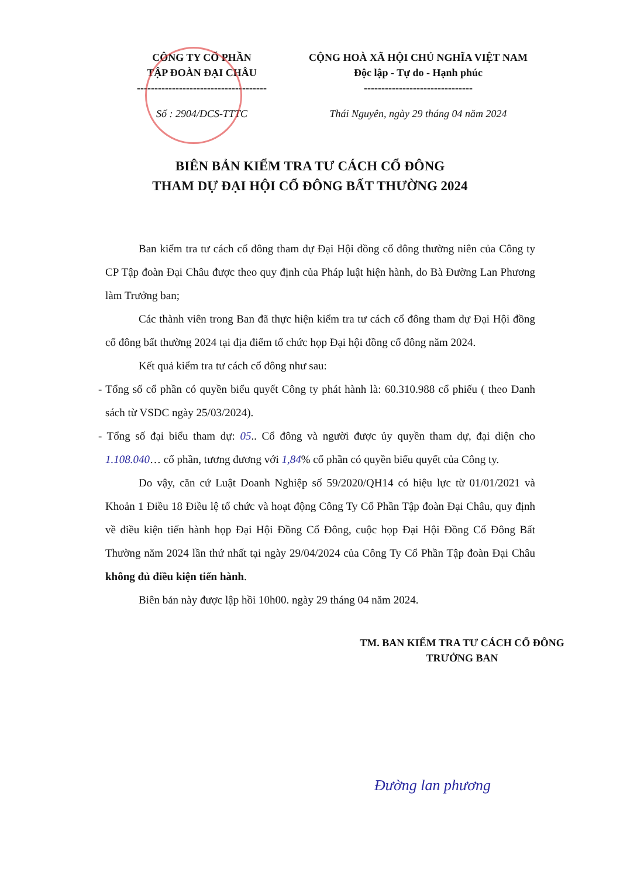CÔNG TY CỔ PHẦN
TẬP ĐOÀN ĐẠI CHÂU
-------------------------------------
Số : 2904/DCS-TTTC
CỘNG HOÀ XÃ HỘI CHỦ NGHĨA VIỆT NAM
Độc lập - Tự do - Hạnh phúc
-------------------------------
Thái Nguyên, ngày 29 tháng 04 năm 2024
BIÊN BẢN KIỂM TRA TƯ CÁCH CỔ ĐÔNG
THAM DỰ ĐẠI HỘI CỔ ĐÔNG BẤT THƯỜNG 2024
Ban kiểm tra tư cách cổ đông tham dự Đại Hội đồng cổ đông thường niên của Công ty CP Tập đoàn Đại Châu được theo quy định của Pháp luật hiện hành, do Bà Đường Lan Phương làm Trưởng ban;
Các thành viên trong Ban đã thực hiện kiểm tra tư cách cổ đông tham dự Đại Hội đồng cổ đông bất thường 2024 tại địa điểm tổ chức họp Đại hội đồng cổ đông năm 2024.
Kết quả kiểm tra tư cách cổ đông như sau:
- Tổng số cổ phần có quyền biểu quyết Công ty phát hành là: 60.310.988 cổ phiếu ( theo Danh sách từ VSDC ngày 25/03/2024).
- Tổng số đại biểu tham dự: 05.. Cổ đông và người được ủy quyền tham dự, đại diện cho 1.108.040… cổ phần, tương đương với 1,84% cổ phần có quyền biểu quyết của Công ty.
Do vậy, căn cứ Luật Doanh Nghiệp số 59/2020/QH14 có hiệu lực từ 01/01/2021 và Khoản 1 Điều 18 Điều lệ tổ chức và hoạt động Công Ty Cổ Phần Tập đoàn Đại Châu, quy định về điều kiện tiến hành họp Đại Hội Đồng Cổ Đông, cuộc họp Đại Hội Đồng Cổ Đông Bất Thường năm 2024 lần thứ nhất tại ngày 29/04/2024 của Công Ty Cổ Phần Tập đoàn Đại Châu không đủ điều kiện tiến hành.
Biên bản này được lập hồi 10h00. ngày 29 tháng 04 năm 2024.
TM. BAN KIỂM TRA TƯ CÁCH CỔ ĐÔNG
TRƯỞNG BAN
Đường lan phương